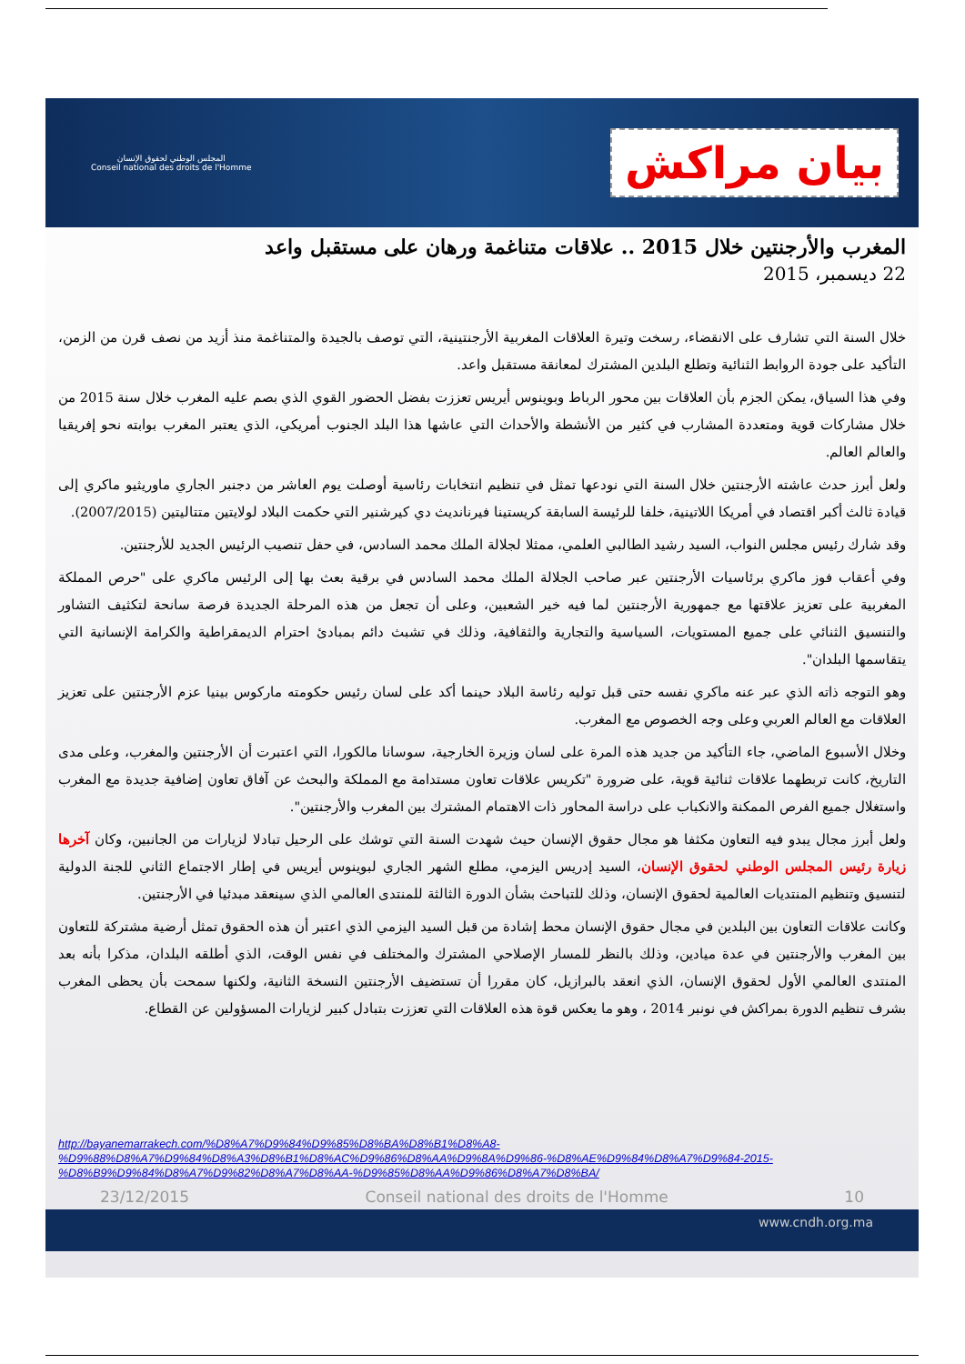المجلس الوطني لحقوق الإنسان
Conseil national des droits de l'Homme
بيان مراكش
المغرب والأرجنتين خلال 2015 .. علاقات متناغمة ورهان على مستقبل واعد
22 ديسمبر، 2015
خلال السنة التي تشارف على الانقضاء، رسخت وتيرة العلاقات المغربية الأرجنتينية، التي توصف بالجيدة والمتناغمة منذ أزيد من نصف قرن من الزمن، التأكيد على جودة الروابط الثنائية وتطلع البلدين المشترك لمعانقة مستقبل واعد.
وفي هذا السياق، يمكن الجزم بأن العلاقات بين محور الرباط وبوينوس أيريس تعززت بفضل الحضور القوي الذي بصم عليه المغرب خلال سنة 2015 من خلال مشاركات قوية ومتعددة المشارب في كثير من الأنشطة والأحداث التي عاشها هذا البلد الجنوب أمريكي، الذي يعتبر المغرب بوابته نحو إفريقيا والعالم العالم.
ولعل أبرز حدث عاشته الأرجنتين خلال السنة التي نودعها تمثل في تنظيم انتخابات رئاسية أوصلت يوم العاشر من دجنبر الجاري ماوريثيو ماكري إلى قيادة ثالث أكبر اقتصاد في أمريكا اللاتينية، خلفا للرئيسة السابقة كريستينا فيرنانديث دي كيرشنير التي حكمت البلاد لولايتين متتاليتين (2007/2015).
وقد شارك رئيس مجلس النواب، السيد رشيد الطالبي العلمي، ممثلا لجلالة الملك محمد السادس، في حفل تنصيب الرئيس الجديد للأرجنتين.
وفي أعقاب فوز ماكري برئاسيات الأرجنتين عبر صاحب الجلالة الملك محمد السادس في برقية بعث بها إلى الرئيس ماكري على "حرص المملكة المغربية على تعزيز علاقتها مع جمهورية الأرجنتين لما فيه خير الشعبين، وعلى أن تجعل من هذه المرحلة الجديدة فرصة سانحة لتكثيف التشاور والتنسيق الثنائي على جميع المستويات، السياسية والتجارية والثقافية، وذلك في تشبث دائم بمبادئ احترام الديمقراطية والكرامة الإنسانية التي يتقاسمها البلدان".
وهو التوجه ذاته الذي عبر عنه ماكري نفسه حتى قبل توليه رئاسة البلاد حينما أكد على لسان رئيس حكومته ماركوس بينيا عزم الأرجنتين على تعزيز العلاقات مع العالم العربي وعلى وجه الخصوص مع المغرب.
وخلال الأسبوع الماضي، جاء التأكيد من جديد هذه المرة على لسان وزيرة الخارجية، سوسانا مالكورا، التي اعتبرت أن الأرجنتين والمغرب، وعلى مدى التاريخ، كانت تربطهما علاقات ثنائية قوية، على ضرورة "تكريس علاقات تعاون مستدامة مع المملكة والبحث عن آفاق تعاون إضافية جديدة مع المغرب واستغلال جميع الفرص الممكنة والانكباب على دراسة المحاور ذات الاهتمام المشترك بين المغرب والأرجنتين".
ولعل أبرز مجال يبدو فيه التعاون مكثفا هو مجال حقوق الإنسان حيث شهدت السنة التي توشك على الرحيل تبادلا لزيارات من الجانبين، وكان آخرها زيارة رئيس المجلس الوطني لحقوق الإنسان، السيد إدريس اليزمي، مطلع الشهر الجاري لبوينوس أيريس في إطار الاجتماع الثاني للجنة الدولية لتنسيق وتنظيم المنتديات العالمية لحقوق الإنسان، وذلك للتباحث بشأن الدورة الثالثة للمنتدى العالمي الذي سينعقد مبدئيا في الأرجنتين.
وكانت علاقات التعاون بين البلدين في مجال حقوق الإنسان محط إشادة من قبل السيد اليزمي الذي اعتبر أن هذه الحقوق تمثل أرضية مشتركة للتعاون بين المغرب والأرجنتين في عدة ميادين، وذلك بالنظر للمسار الإصلاحي المشترك والمختلف في نفس الوقت، الذي أطلقه البلدان، مذكرا بأنه بعد المنتدى العالمي الأول لحقوق الإنسان، الذي انعقد بالبرازيل، كان مقررا أن تستضيف الأرجنتين النسخة الثانية، ولكنها سمحت بأن يحظى المغرب بشرف تنظيم الدورة بمراكش في نونبر 2014 ، وهو ما يعكس قوة هذه العلاقات التي تعززت بتبادل كبير لزيارات المسؤولين عن القطاع.
http://bayanemarrakech.com/%D8%A7%D9%84%D9%85%D8%BA%D8%B1%D8%A8-%D9%88%D8%A7%D9%84%D8%A3%D8%B1%D8%AC%D9%86%D8%AA%D9%8A%D9%86-%D8%AE%D9%84%D8%A7%D9%84-2015-%D8%B9%D9%84%D8%A7%D9%82%D8%A7%D8%AA-%D9%85%D8%AA%D9%86%D8%A7%D8%BA/
23/12/2015 Conseil national des droits de l'Homme 10
www.cndh.org.ma